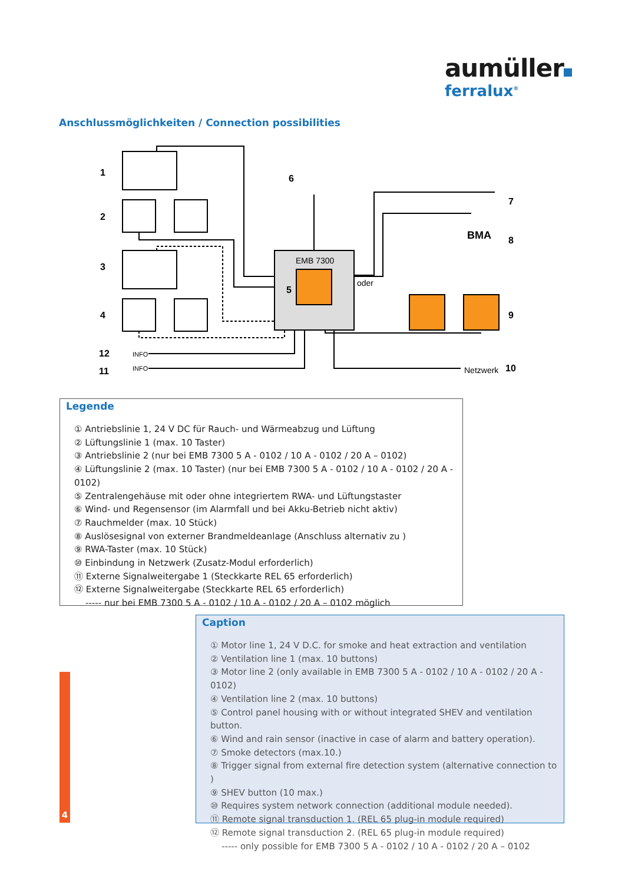aumüller
ferralux<sup>®</sup>
Anschlussmöglichkeiten / Connection possibilities
1
2
3
4
5
6
7
8
9
10
12
11
EMB 7300
oder
BMA
INFO
INFO
Netzwerk
Legende
① Antriebslinie 1, 24 V DC für Rauch- und Wärmeabzug und Lüftung
② Lüftungslinie 1 (max. 10 Taster)
③ Antriebslinie 2 (nur bei EMB 7300 5 A - 0102 / 10 A - 0102 / 20 A – 0102)
④ Lüftungslinie 2 (max. 10 Taster) (nur bei EMB 7300 5 A - 0102 / 10 A - 0102 / 20 A - 0102)
⑤ Zentralengehäuse mit oder ohne integriertem RWA- und Lüftungstaster
⑥ Wind- und Regensensor (im Alarmfall und bei Akku-Betrieb nicht aktiv)
⑦ Rauchmelder (max. 10 Stück)
⑧ Auslösesignal von externer Brandmeldeanlage (Anschluss alternativ zu )
⑨ RWA-Taster (max. 10 Stück)
⑩ Einbindung in Netzwerk (Zusatz-Modul erforderlich)
⑪ Externe Signalweitergabe 1 (Steckkarte REL 65 erforderlich)
⑫ Externe Signalweitergabe (Steckkarte REL 65 erforderlich)
----- nur bei EMB 7300 5 A - 0102 / 10 A - 0102 / 20 A – 0102 möglich
Caption
① Motor line 1, 24 V D.C. for smoke and heat extraction and ventilation
② Ventilation line 1 (max. 10 buttons)
③ Motor line 2 (only available in EMB 7300 5 A - 0102 / 10 A - 0102 / 20 A - 0102)
④ Ventilation line 2 (max. 10 buttons)
⑤ Control panel housing with or without integrated SHEV and ventilation button.
⑥ Wind and rain sensor (inactive in case of alarm and battery operation).
⑦ Smoke detectors (max.10.)
⑧ Trigger signal from external fire detection system (alternative connection to )
⑨ SHEV button (10 max.)
⑩ Requires system network connection (additional module needed).
⑪ Remote signal transduction 1. (REL 65 plug-in module required)
⑫ Remote signal transduction 2. (REL 65 plug-in module required)
----- only possible for EMB 7300 5 A - 0102 / 10 A - 0102 / 20 A – 0102
4